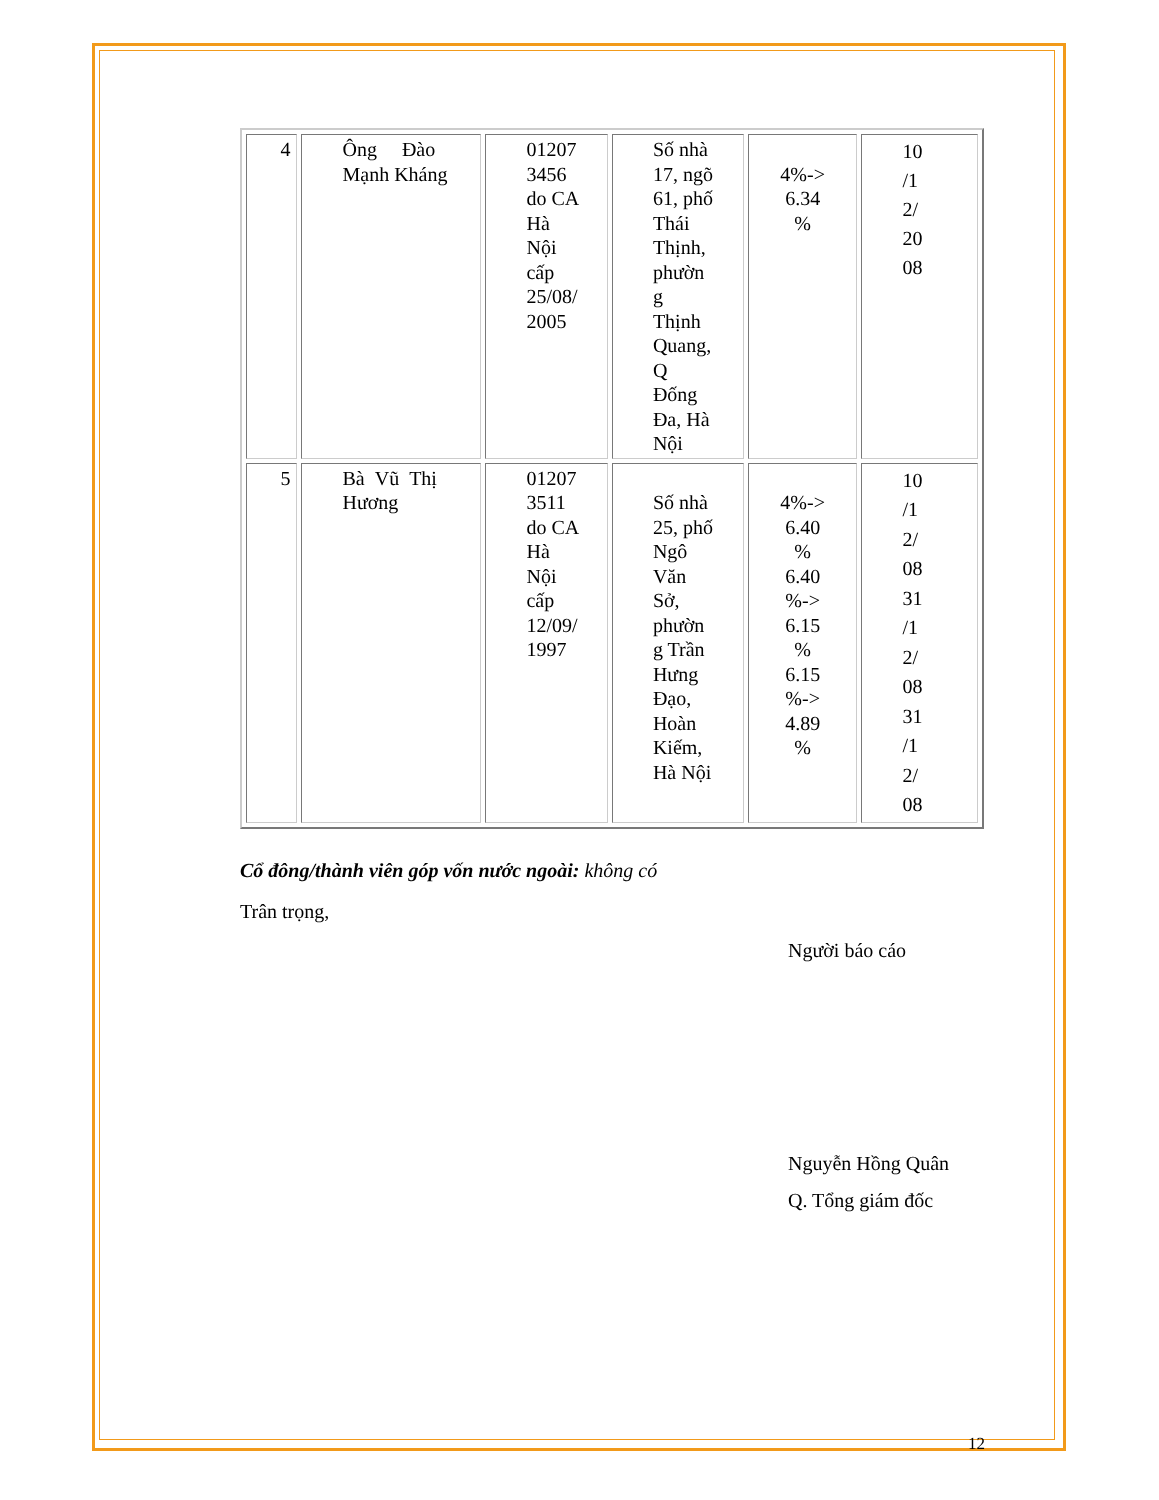| 4 | Ông Đào Mạnh Kháng | 01207 3456 do CA Hà Nội cấp 25/08/ 2005 | Số nhà 17, ngõ 61, phố Thái Thịnh, phườn g Thịnh Quang, Q Đống Đa, Hà Nội | 4%-> 6.34 % | 10 /1 2/ 20 08 |
| 5 | Bà Vũ Thị Hương | 01207 3511 do CA Hà Nội cấp 12/09/ 1997 | Số nhà 25, phố Ngô Văn Sở, phườn g Trần Hưng Đạo, Hoàn Kiếm, Hà Nội | 4%-> 6.40 % 6.40 %-> 6.15 % 6.15 %-> 4.89 % | 10 /1 2/ 08 31 /1 2/ 08 31 /1 2/ 08 |
Cổ đông/thành viên góp vốn nước ngoài: không có
Trân trọng,
Người báo cáo
Nguyễn Hồng Quân
Q. Tổng giám đốc
12